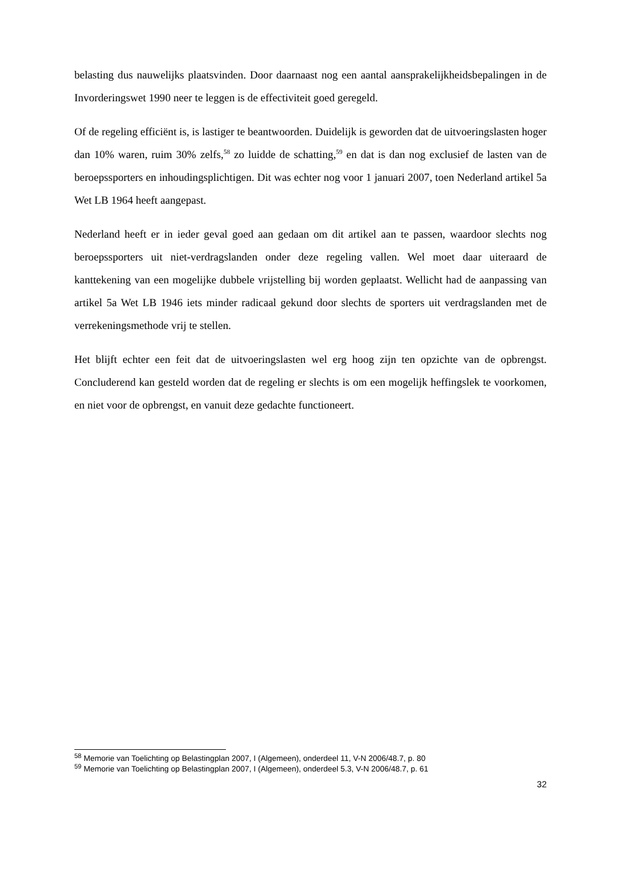belasting dus nauwelijks plaatsvinden. Door daarnaast nog een aantal aansprakelijkheidsbepalingen in de Invorderingswet 1990 neer te leggen is de effectiviteit goed geregeld.
Of de regeling efficiënt is, is lastiger te beantwoorden. Duidelijk is geworden dat de uitvoeringslasten hoger dan 10% waren, ruim 30% zelfs,<sup>58</sup> zo luidde de schatting,<sup>59</sup> en dat is dan nog exclusief de lasten van de beroepssporters en inhoudingsplichtigen. Dit was echter nog voor 1 januari 2007, toen Nederland artikel 5a Wet LB 1964 heeft aangepast.
Nederland heeft er in ieder geval goed aan gedaan om dit artikel aan te passen, waardoor slechts nog beroepssporters uit niet-verdragslanden onder deze regeling vallen. Wel moet daar uiteraard de kanttekening van een mogelijke dubbele vrijstelling bij worden geplaatst. Wellicht had de aanpassing van artikel 5a Wet LB 1946 iets minder radicaal gekund door slechts de sporters uit verdragslanden met de verrekeningsmethode vrij te stellen.
Het blijft echter een feit dat de uitvoeringslasten wel erg hoog zijn ten opzichte van de opbrengst. Concluderend kan gesteld worden dat de regeling er slechts is om een mogelijk heffingslek te voorkomen, en niet voor de opbrengst, en vanuit deze gedachte functioneert.
<sup>58</sup> Memorie van Toelichting op Belastingplan 2007, I (Algemeen), onderdeel 11, V-N 2006/48.7, p. 80
<sup>59</sup> Memorie van Toelichting op Belastingplan 2007, I (Algemeen), onderdeel 5.3, V-N 2006/48.7, p. 61
32